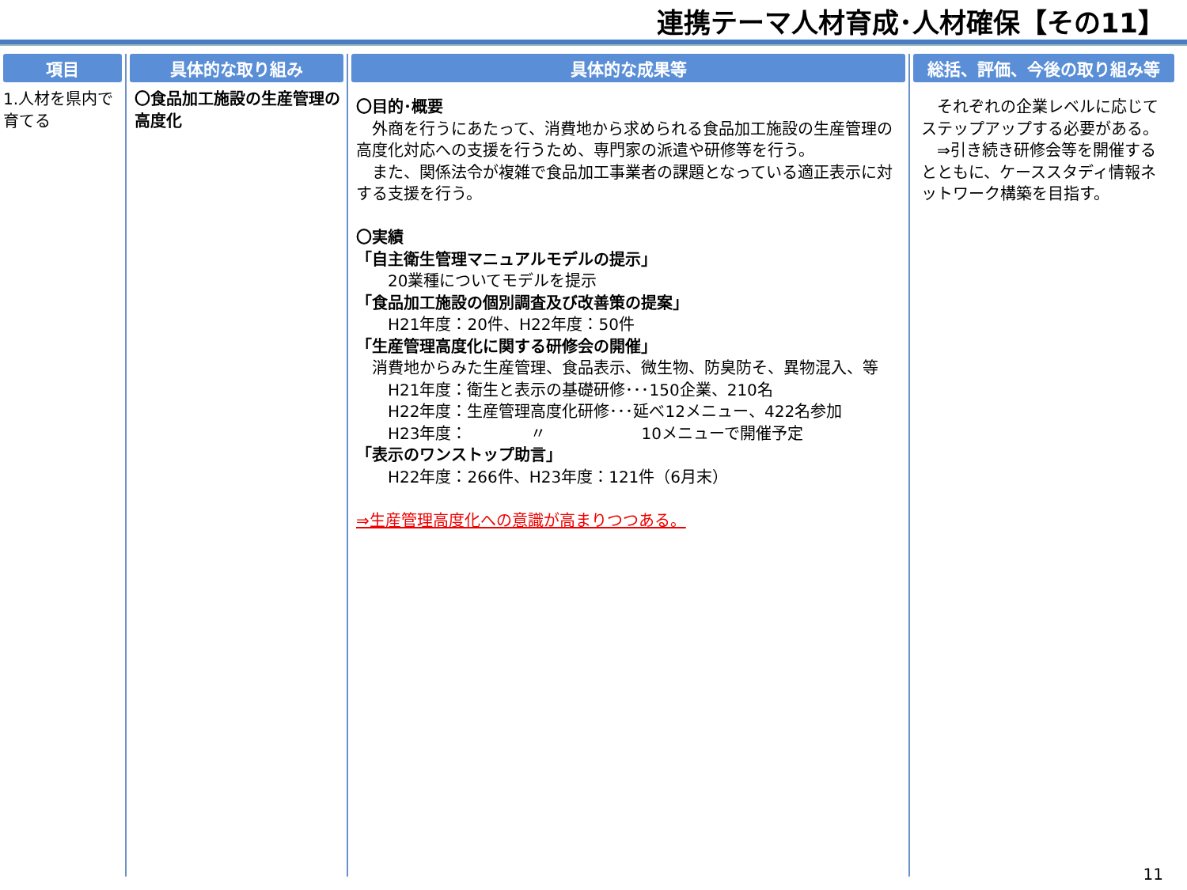連携テーマ人材育成･人材確保【その11】
項目
1.人材を県内で育てる
具体的な取り組み
〇食品加工施設の生産管理の高度化
具体的な成果等
〇目的･概要
　外商を行うにあたって、消費地から求められる食品加工施設の生産管理の高度化対応への支援を行うため、専門家の派遣や研修等を行う。
　また、関係法令が複雑で食品加工事業者の課題となっている適正表示に対する支援を行う。
〇実績
「自主衛生管理マニュアルモデルの提示」
　　20業種についてモデルを提示
「食品加工施設の個別調査及び改善策の提案」
　　H21年度：20件、H22年度：50件
「生産管理高度化に関する研修会の開催」
　消費地からみた生産管理、食品表示、微生物、防臭防そ、異物混入、等
　　H21年度：衛生と表示の基礎研修･･･150企業、210名
　　H22年度：生産管理高度化研修･･･延べ12メニュー、422名参加
　　H23年度：　　　　〃　　　　　　10メニューで開催予定
「表示のワンストップ助言」
　　H22年度：266件、H23年度：121件（6月末）
⇒生産管理高度化への意識が高まりつつある。
総括、評価、今後の取り組み等
　それぞれの企業レベルに応じてステップアップする必要がある。
　⇒引き続き研修会等を開催するとともに、ケーススタディ情報ネットワーク構築を目指す。
11